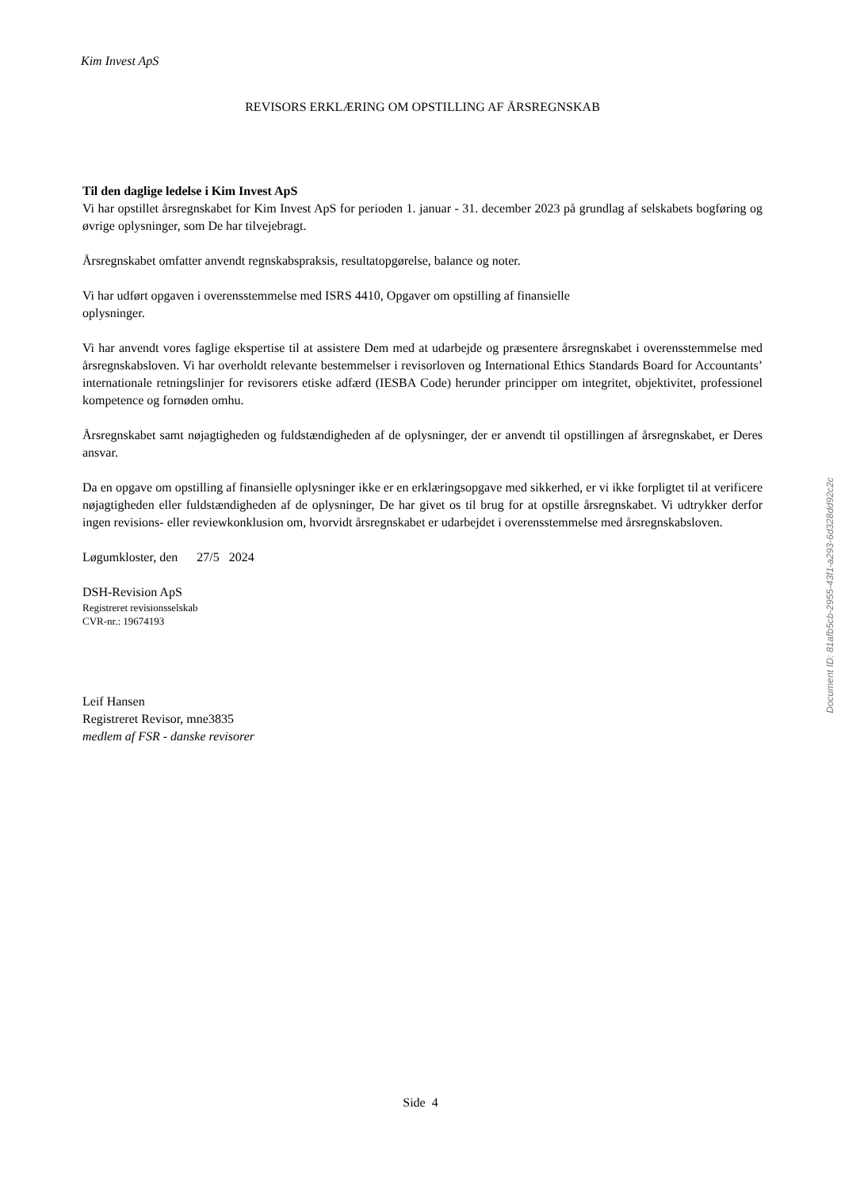Kim Invest ApS
REVISORS ERKLÆRING OM OPSTILLING AF ÅRSREGNSKAB
Til den daglige ledelse i Kim Invest ApS
Vi har opstillet årsregnskabet for Kim Invest ApS for perioden 1. januar - 31. december 2023 på grundlag af selskabets bogføring og øvrige oplysninger, som De har tilvejebragt.
Årsregnskabet omfatter anvendt regnskabspraksis, resultatopgørelse, balance og noter.
Vi har udført opgaven i overensstemmelse med ISRS 4410, Opgaver om opstilling af finansielle
oplysninger.
Vi har anvendt vores faglige ekspertise til at assistere Dem med at udarbejde og præsentere årsregnskabet i overensstemmelse med årsregnskabsloven. Vi har overholdt relevante bestemmelser i revisorloven og International Ethics Standards Board for Accountants’ internationale retningslinjer for revisorers etiske adfærd (IESBA Code) herunder principper om integritet, objektivitet, professionel kompetence og fornøden omhu.
Årsregnskabet samt nøjagtigheden og fuldstændigheden af de oplysninger, der er anvendt til opstillingen af årsregnskabet, er Deres ansvar.
Da en opgave om opstilling af finansielle oplysninger ikke er en erklæringsopgave med sikkerhed, er vi ikke forpligtet til at verificere nøjagtigheden eller fuldstændigheden af de oplysninger, De har givet os til brug for at opstille årsregnskabet. Vi udtrykker derfor ingen revisions- eller reviewkonklusion om, hvorvidt årsregnskabet er udarbejdet i overensstemmelse med årsregnskabsloven.
Løgumkloster, den 27/5 2024
DSH-Revision ApS
Registreret revisionsselskab
CVR-nr.: 19674193
Leif Hansen
Registreret Revisor, mne3835
medlem af FSR - danske revisorer
Document ID: 81afb5cb-2955-43f1-a293-6d328dd92c2c
Side 4